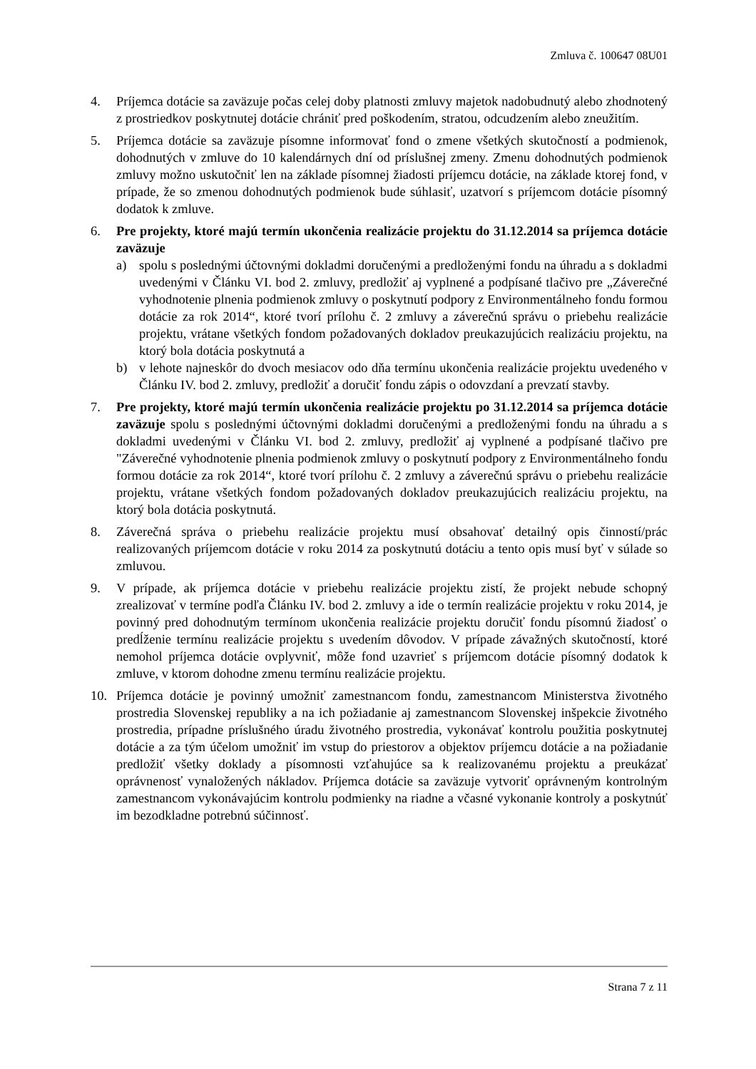Zmluva č. 100647 08U01
4. Príjemca dotácie sa zaväzuje počas celej doby platnosti zmluvy majetok nadobudnutý alebo zhodnotený z prostriedkov poskytnutej dotácie chrániť pred poškodením, stratou, odcudzením alebo zneužitím.
5. Príjemca dotácie sa zaväzuje písomne informovať fond o zmene všetkých skutočností a podmienok, dohodnutých v zmluve do 10 kalendárnych dní od príslušnej zmeny. Zmenu dohodnutých podmienok zmluvy možno uskutočniť len na základe písomnej žiadosti príjemcu dotácie, na základe ktorej fond, v prípade, že so zmenou dohodnutých podmienok bude súhlasiť, uzatvorí s príjemcom dotácie písomný dodatok k zmluve.
6. Pre projekty, ktoré majú termín ukončenia realizácie projektu do 31.12.2014 sa príjemca dotácie zaväzuje
a) spolu s poslednými účtovnými dokladmi doručenými a predloženými fondu na úhradu a s dokladmi uvedenými v Článku VI. bod 2. zmluvy, predložiť aj vyplnené a podpísané tlačivo pre „Záverečné vyhodnotenie plnenia podmienok zmluvy o poskytnutí podpory z Environmentálneho fondu formou dotácie za rok 2014“, ktoré tvorí prílohu č. 2 zmluvy a záverečnú správu o priebehu realizácie projektu, vrátane všetkých fondom požadovaných dokladov preukazujúcich realizáciu projektu, na ktorý bola dotácia poskytnutá a
b) v lehote najneskôr do dvoch mesiacov odo dňa termínu ukončenia realizácie projektu uvedeného v Článku IV. bod 2. zmluvy, predložiť a doručiť fondu zápis o odovzdaní a prevzatí stavby.
7. Pre projekty, ktoré majú termín ukončenia realizácie projektu po 31.12.2014 sa príjemca dotácie zaväzuje spolu s poslednými účtovnými dokladmi doručenými a predloženými fondu na úhradu a s dokladmi uvedenými v Článku VI. bod 2. zmluvy, predložiť aj vyplnené a podpísané tlačivo pre "Záverečné vyhodnotenie plnenia podmienok zmluvy o poskytnutí podpory z Environmentálneho fondu formou dotácie za rok 2014“, ktoré tvorí prílohu č. 2 zmluvy a záverečnú správu o priebehu realizácie projektu, vrátane všetkých fondom požadovaných dokladov preukazujúcich realizáciu projektu, na ktorý bola dotácia poskytnutá.
8. Záverečná správa o priebehu realizácie projektu musí obsahovať detailný opis činností/prác realizovaných príjemcom dotácie v roku 2014 za poskytnutú dotáciu a tento opis musí byť v súlade so zmluvou.
9. V prípade, ak príjemca dotácie v priebehu realizácie projektu zistí, že projekt nebude schopný zrealizovať v termíne podľa Článku IV. bod 2. zmluvy a ide o termín realizácie projektu v roku 2014, je povinný pred dohodnutým termínom ukončenia realizácie projektu doručiť fondu písomnú žiadosť o predĺženie termínu realizácie projektu s uvedením dôvodov. V prípade závažných skutočností, ktoré nemohol príjemca dotácie ovplyvniť, môže fond uzavrieť s príjemcom dotácie písomný dodatok k zmluve, v ktorom dohodne zmenu termínu realizácie projektu.
10. Príjemca dotácie je povinný umožniť zamestnancom fondu, zamestnancom Ministerstva životného prostredia Slovenskej republiky a na ich požiadanie aj zamestnancom Slovenskej inšpekcie životného prostredia, prípadne príslušného úradu životného prostredia, vykonávať kontrolu použitia poskytnutej dotácie a za tým účelom umožniť im vstup do priestorov a objektov príjemcu dotácie a na požiadanie predložiť všetky doklady a písomnosti vzťahujúce sa k realizovanému projektu a preukázať oprávnenosť vynaložených nákladov. Príjemca dotácie sa zaväzuje vytvoriť oprávneným kontrolným zamestnancom vykonávajúcim kontrolu podmienky na riadne a včasné vykonanie kontroly a poskytnúť im bezodkladne potrebnú súčinnosť.
Strana 7 z 11